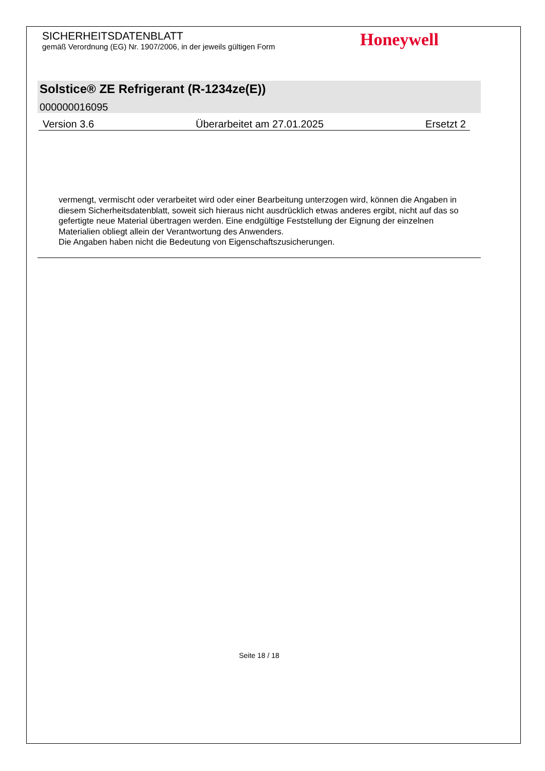SICHERHEITSDATENBLATT
gemäß Verordnung (EG) Nr. 1907/2006, in der jeweils gültigen Form
Honeywell
Solstice® ZE Refrigerant (R-1234ze(E))
000000016095
Version 3.6 Überarbeitet am 27.01.2025 Ersetzt 2
vermengt, vermischt oder verarbeitet wird oder einer Bearbeitung unterzogen wird, können die Angaben in diesem Sicherheitsdatenblatt, soweit sich hieraus nicht ausdrücklich etwas anderes ergibt, nicht auf das so gefertigte neue Material übertragen werden. Eine endgültige Feststellung der Eignung der einzelnen Materialien obliegt allein der Verantwortung des Anwenders.
Die Angaben haben nicht die Bedeutung von Eigenschaftszusicherungen.
Seite 18 / 18